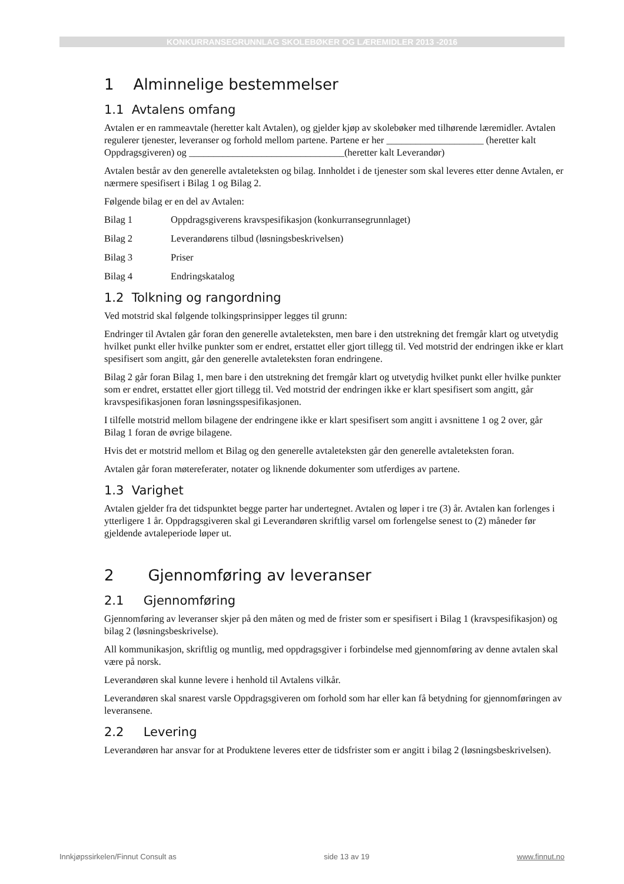KONKURRANSEGRUNNLAG SKOLEBØKER OG LÆREMIDLER 2013 -2016
1 Alminnelige bestemmelser
1.1 Avtalens omfang
Avtalen er en rammeavtale (heretter kalt Avtalen), og gjelder kjøp av skolebøker med tilhørende læremidler. Avtalen regulerer tjenester, leveranser og forhold mellom partene. Partene er her ____________________ (heretter kalt Oppdragsgiveren) og ________________________________(heretter kalt Leverandør)
Avtalen består av den generelle avtaleteksten og bilag. Innholdet i de tjenester som skal leveres etter denne Avtalen, er nærmere spesifisert i Bilag 1 og Bilag 2.
Følgende bilag er en del av Avtalen:
Bilag 1 Oppdragsgiverens kravspesifikasjon (konkurransegrunnlaget)
Bilag 2 Leverandørens tilbud (løsningsbeskrivelsen)
Bilag 3 Priser
Bilag 4 Endringskatalog
1.2 Tolkning og rangordning
Ved motstrid skal følgende tolkingsprinsipper legges til grunn:
Endringer til Avtalen går foran den generelle avtaleteksten, men bare i den utstrekning det fremgår klart og utvetydig hvilket punkt eller hvilke punkter som er endret, erstattet eller gjort tillegg til. Ved motstrid der endringen ikke er klart spesifisert som angitt, går den generelle avtaleteksten foran endringene.
Bilag 2 går foran Bilag 1, men bare i den utstrekning det fremgår klart og utvetydig hvilket punkt eller hvilke punkter som er endret, erstattet eller gjort tillegg til. Ved motstrid der endringen ikke er klart spesifisert som angitt, går kravspesifikasjonen foran løsningsspesifikasjonen.
I tilfelle motstrid mellom bilagene der endringene ikke er klart spesifisert som angitt i avsnittene 1 og 2 over, går Bilag 1 foran de øvrige bilagene.
Hvis det er motstrid mellom et Bilag og den generelle avtaleteksten går den generelle avtaleteksten foran.
Avtalen går foran møtereferater, notater og liknende dokumenter som utferdiges av partene.
1.3 Varighet
Avtalen gjelder fra det tidspunktet begge parter har undertegnet. Avtalen og løper i tre (3) år. Avtalen kan forlenges i ytterligere 1 år. Oppdragsgiveren skal gi Leverandøren skriftlig varsel om forlengelse senest to (2) måneder før gjeldende avtaleperiode løper ut.
2 Gjennomføring av leveranser
2.1 Gjennomføring
Gjennomføring av leveranser skjer på den måten og med de frister som er spesifisert i Bilag 1 (kravspesifikasjon) og bilag 2 (løsningsbeskrivelse).
All kommunikasjon, skriftlig og muntlig, med oppdragsgiver i forbindelse med gjennomføring av denne avtalen skal være på norsk.
Leverandøren skal kunne levere i henhold til Avtalens vilkår.
Leverandøren skal snarest varsle Oppdragsgiveren om forhold som har eller kan få betydning for gjennomføringen av leveransene.
2.2 Levering
Leverandøren har ansvar for at Produktene leveres etter de tidsfrister som er angitt i bilag 2 (løsningsbeskrivelsen).
Innkjøpssirkelen/Finnut Consult as side 13 av 19 www.finnut.no